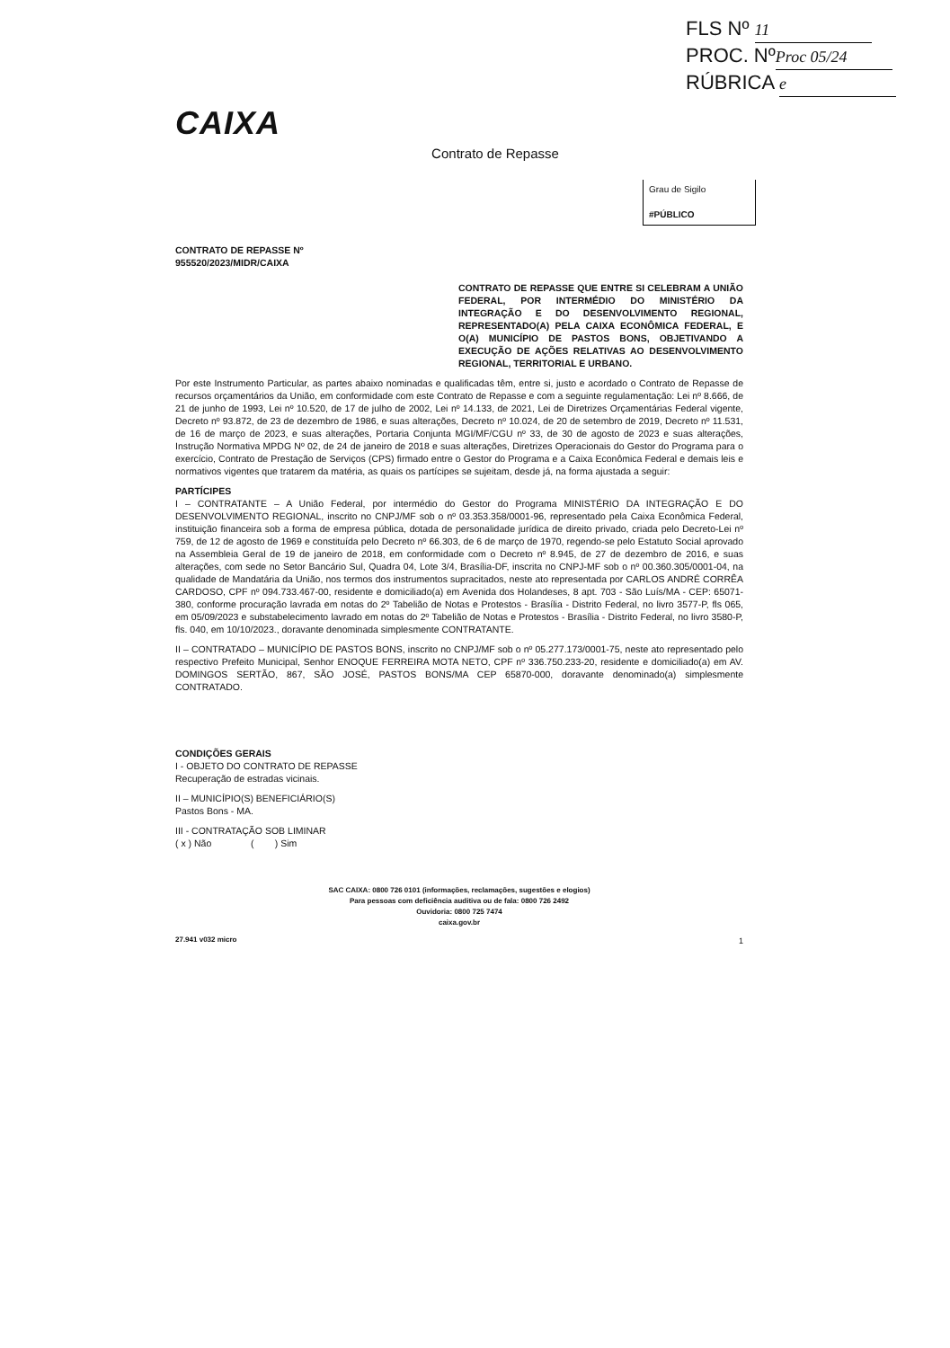FLS Nº 11
PROC. Nº Proc 05/24
RÚBRICA e
CAIXA
Contrato de Repasse
Grau de Sigilo
#PÚBLICO
CONTRATO DE REPASSE Nº
955520/2023/MIDR/CAIXA
CONTRATO DE REPASSE QUE ENTRE SI CELEBRAM A UNIÃO FEDERAL, POR INTERMÉDIO DO MINISTÉRIO DA INTEGRAÇÃO E DO DESENVOLVIMENTO REGIONAL, REPRESENTADO(A) PELA CAIXA ECONÔMICA FEDERAL, E O(A) MUNICÍPIO DE PASTOS BONS, OBJETIVANDO A EXECUÇÃO DE AÇÕES RELATIVAS AO DESENVOLVIMENTO REGIONAL, TERRITORIAL E URBANO.
Por este Instrumento Particular, as partes abaixo nominadas e qualificadas têm, entre si, justo e acordado o Contrato de Repasse de recursos orçamentários da União, em conformidade com este Contrato de Repasse e com a seguinte regulamentação: Lei nº 8.666, de 21 de junho de 1993, Lei nº 10.520, de 17 de julho de 2002, Lei nº 14.133, de 2021, Lei de Diretrizes Orçamentárias Federal vigente, Decreto nº 93.872, de 23 de dezembro de 1986, e suas alterações, Decreto nº 10.024, de 20 de setembro de 2019, Decreto nº 11.531, de 16 de março de 2023, e suas alterações, Portaria Conjunta MGI/MF/CGU nº 33, de 30 de agosto de 2023 e suas alterações, Instrução Normativa MPDG Nº 02, de 24 de janeiro de 2018 e suas alterações, Diretrizes Operacionais do Gestor do Programa para o exercício, Contrato de Prestação de Serviços (CPS) firmado entre o Gestor do Programa e a Caixa Econômica Federal e demais leis e normativos vigentes que tratarem da matéria, as quais os partícipes se sujeitam, desde já, na forma ajustada a seguir:
PARTÍCIPES
I – CONTRATANTE – A União Federal, por intermédio do Gestor do Programa MINISTÉRIO DA INTEGRAÇÃO E DO DESENVOLVIMENTO REGIONAL, inscrito no CNPJ/MF sob o nº 03.353.358/0001-96, representado pela Caixa Econômica Federal, instituição financeira sob a forma de empresa pública, dotada de personalidade jurídica de direito privado, criada pelo Decreto-Lei nº 759, de 12 de agosto de 1969 e constituída pelo Decreto nº 66.303, de 6 de março de 1970, regendo-se pelo Estatuto Social aprovado na Assembleia Geral de 19 de janeiro de 2018, em conformidade com o Decreto nº 8.945, de 27 de dezembro de 2016, e suas alterações, com sede no Setor Bancário Sul, Quadra 04, Lote 3/4, Brasília-DF, inscrita no CNPJ-MF sob o nº 00.360.305/0001-04, na qualidade de Mandatária da União, nos termos dos instrumentos supracitados, neste ato representada por CARLOS ANDRÉ CORRÊA CARDOSO, CPF nº 094.733.467-00, residente e domiciliado(a) em Avenida dos Holandeses, 8 apt. 703 - São Luís/MA - CEP: 65071-380, conforme procuração lavrada em notas do 2º Tabelião de Notas e Protestos - Brasília - Distrito Federal, no livro 3577-P, fls 065, em 05/09/2023 e substabelecimento lavrado em notas do 2º Tabelião de Notas e Protestos - Brasília - Distrito Federal, no livro 3580-P, fls. 040, em 10/10/2023., doravante denominada simplesmente CONTRATANTE.
II – CONTRATADO – MUNICÍPIO DE PASTOS BONS, inscrito no CNPJ/MF sob o nº 05.277.173/0001-75, neste ato representado pelo respectivo Prefeito Municipal, Senhor ENOQUE FERREIRA MOTA NETO, CPF nº 336.750.233-20, residente e domiciliado(a) em AV. DOMINGOS SERTÃO, 867, SÃO JOSÉ, PASTOS BONS/MA CEP 65870-000, doravante denominado(a) simplesmente CONTRATADO.
CONDIÇÕES GERAIS
I - OBJETO DO CONTRATO DE REPASSE
Recuperação de estradas vicinais.
II – MUNICÍPIO(S) BENEFICIÁRIO(S)
Pastos Bons - MA.
III - CONTRATAÇÃO SOB LIMINAR
( x ) Não ( ) Sim
SAC CAIXA: 0800 726 0101 (informações, reclamações, sugestões e elogios)
Para pessoas com deficiência auditiva ou de fala: 0800 726 2492
Ouvidoria: 0800 725 7474
caixa.gov.br
27.941 v032 micro
1